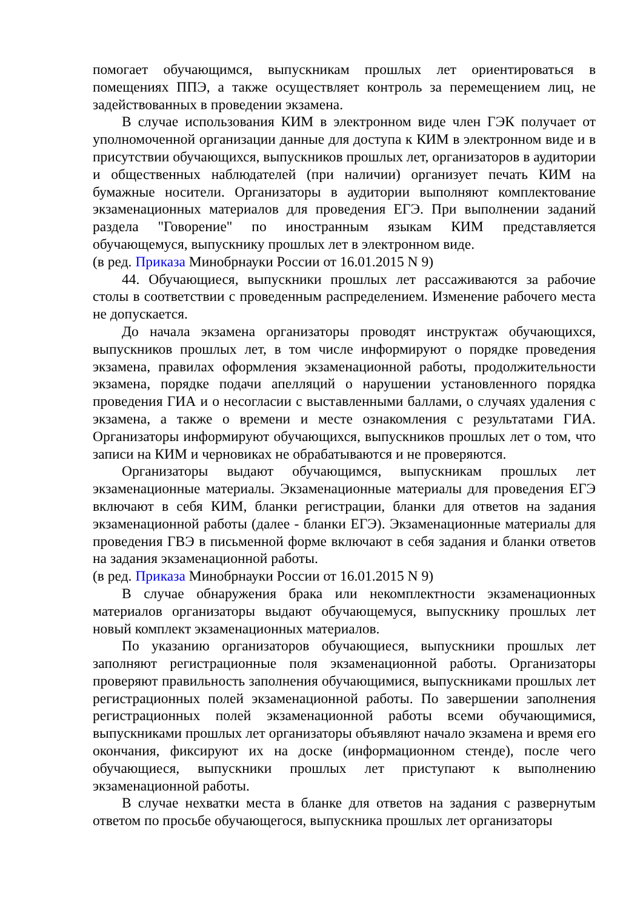помогает обучающимся, выпускникам прошлых лет ориентироваться в помещениях ППЭ, а также осуществляет контроль за перемещением лиц, не задействованных в проведении экзамена.
В случае использования КИМ в электронном виде член ГЭК получает от уполномоченной организации данные для доступа к КИМ в электронном виде и в присутствии обучающихся, выпускников прошлых лет, организаторов в аудитории и общественных наблюдателей (при наличии) организует печать КИМ на бумажные носители. Организаторы в аудитории выполняют комплектование экзаменационных материалов для проведения ЕГЭ. При выполнении заданий раздела "Говорение" по иностранным языкам КИМ представляется обучающемуся, выпускнику прошлых лет в электронном виде.
(в ред. Приказа Минобрнауки России от 16.01.2015 N 9)
44. Обучающиеся, выпускники прошлых лет рассаживаются за рабочие столы в соответствии с проведенным распределением. Изменение рабочего места не допускается.
До начала экзамена организаторы проводят инструктаж обучающихся, выпускников прошлых лет, в том числе информируют о порядке проведения экзамена, правилах оформления экзаменационной работы, продолжительности экзамена, порядке подачи апелляций о нарушении установленного порядка проведения ГИА и о несогласии с выставленными баллами, о случаях удаления с экзамена, а также о времени и месте ознакомления с результатами ГИА. Организаторы информируют обучающихся, выпускников прошлых лет о том, что записи на КИМ и черновиках не обрабатываются и не проверяются.
Организаторы выдают обучающимся, выпускникам прошлых лет экзаменационные материалы. Экзаменационные материалы для проведения ЕГЭ включают в себя КИМ, бланки регистрации, бланки для ответов на задания экзаменационной работы (далее - бланки ЕГЭ). Экзаменационные материалы для проведения ГВЭ в письменной форме включают в себя задания и бланки ответов на задания экзаменационной работы.
(в ред. Приказа Минобрнауки России от 16.01.2015 N 9)
В случае обнаружения брака или некомплектности экзаменационных материалов организаторы выдают обучающемуся, выпускнику прошлых лет новый комплект экзаменационных материалов.
По указанию организаторов обучающиеся, выпускники прошлых лет заполняют регистрационные поля экзаменационной работы. Организаторы проверяют правильность заполнения обучающимися, выпускниками прошлых лет регистрационных полей экзаменационной работы. По завершении заполнения регистрационных полей экзаменационной работы всеми обучающимися, выпускниками прошлых лет организаторы объявляют начало экзамена и время его окончания, фиксируют их на доске (информационном стенде), после чего обучающиеся, выпускники прошлых лет приступают к выполнению экзаменационной работы.
В случае нехватки места в бланке для ответов на задания с развернутым ответом по просьбе обучающегося, выпускника прошлых лет организаторы